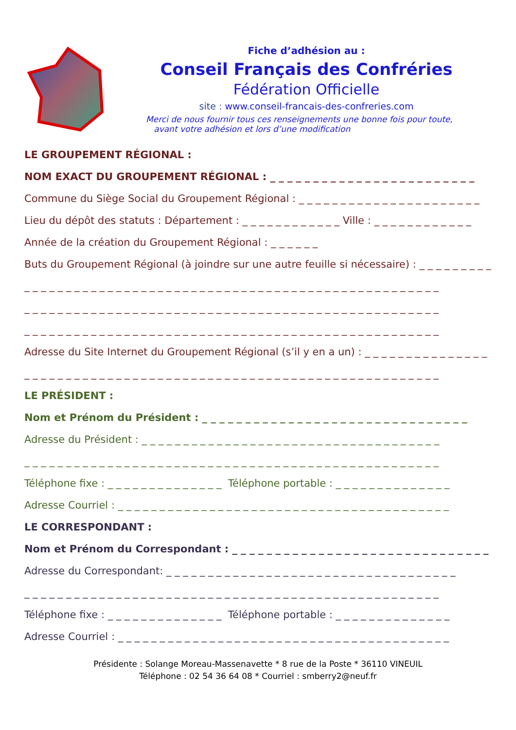Fiche d’adhésion au :
Conseil Français des Confréries
Fédération Officielle
site : www.conseil-francais-des-confreries.com
Merci de nous fournir tous ces renseignements une bonne fois pour toute,
avant votre adhésion et lors d’une modification
LE GROUPEMENT RÉGIONAL :
NOM EXACT DU GROUPEMENT RÉGIONAL : _ _ _ _ _ _ _ _ _ _ _ _ _ _ _ _ _ _ _ _ _ _ _ _
Commune du Siège Social du Groupement Régional : _ _ _ _ _ _ _ _ _ _ _ _ _ _ _ _ _ _ _ _ _ _
Lieu du dépôt des statuts : Département : _ _ _ _ _ _ _ _ _ _ _ _ Ville : _ _ _ _ _ _ _ _ _ _ _ _
Année de la création du Groupement Régional : _ _ _ _ _ _
Buts du Groupement Régional (à joindre sur une autre feuille si nécessaire) : _ _ _ _ _ _ _ _ _ _
_ _ _ _ _ _ _ _ _ _ _ _ _ _ _ _ _ _ _ _ _ _ _ _ _ _ _ _ _ _ _ _ _ _ _ _ _ _ _ _ _ _ _ _ _ _ _ _ _ _
_ _ _ _ _ _ _ _ _ _ _ _ _ _ _ _ _ _ _ _ _ _ _ _ _ _ _ _ _ _ _ _ _ _ _ _ _ _ _ _ _ _ _ _ _ _ _ _ _ _
_ _ _ _ _ _ _ _ _ _ _ _ _ _ _ _ _ _ _ _ _ _ _ _ _ _ _ _ _ _ _ _ _ _ _ _ _ _ _ _ _ _ _ _ _ _ _ _ _ _
Adresse du Site Internet du Groupement Régional (s’il y en a un) : _ _ _ _ _ _ _ _ _ _ _ _ _ _ _
_ _ _ _ _ _ _ _ _ _ _ _ _ _ _ _ _ _ _ _ _ _ _ _ _ _ _ _ _ _ _ _ _ _ _ _ _ _ _ _ _ _ _ _ _ _ _ _ _ _
LE PRÉSIDENT :
Nom et Prénom du Président : _ _ _ _ _ _ _ _ _ _ _ _ _ _ _ _ _ _ _ _ _ _ _ _ _ _ _ _ _ _ _
Adresse du Président : _ _ _ _ _ _ _ _ _ _ _ _ _ _ _ _ _ _ _ _ _ _ _ _ _ _ _ _ _ _ _ _ _ _ _ _
_ _ _ _ _ _ _ _ _ _ _ _ _ _ _ _ _ _ _ _ _ _ _ _ _ _ _ _ _ _ _ _ _ _ _ _ _ _ _ _ _ _ _ _ _ _ _ _ _ _
Téléphone fixe : _ _ _ _ _ _ _ _ _ _ _ _ _ _ Téléphone portable : _ _ _ _ _ _ _ _ _ _ _ _ _ _
Adresse Courriel : _ _ _ _ _ _ _ _ _ _ _ _ _ _ _ _ _ _ _ _ _ _ _ _ _ _ _ _ _ _ _ _ _ _ _ _ _ _ _ _
LE CORRESPONDANT :
Nom et Prénom du Correspondant : _ _ _ _ _ _ _ _ _ _ _ _ _ _ _ _ _ _ _ _ _ _ _ _ _ _ _ _ _ _
Adresse du Correspondant: _ _ _ _ _ _ _ _ _ _ _ _ _ _ _ _ _ _ _ _ _ _ _ _ _ _ _ _ _ _ _ _ _ _ _
_ _ _ _ _ _ _ _ _ _ _ _ _ _ _ _ _ _ _ _ _ _ _ _ _ _ _ _ _ _ _ _ _ _ _ _ _ _ _ _ _ _ _ _ _ _ _ _ _ _
Téléphone fixe : _ _ _ _ _ _ _ _ _ _ _ _ _ _ Téléphone portable : _ _ _ _ _ _ _ _ _ _ _ _ _ _
Adresse Courriel : _ _ _ _ _ _ _ _ _ _ _ _ _ _ _ _ _ _ _ _ _ _ _ _ _ _ _ _ _ _ _ _ _ _ _ _ _ _ _ _
Présidente : Solange Moreau-Massenavette * 8 rue de la Poste * 36110 VINEUIL
Téléphone : 02 54 36 64 08 * Courriel : smberry2@neuf.fr